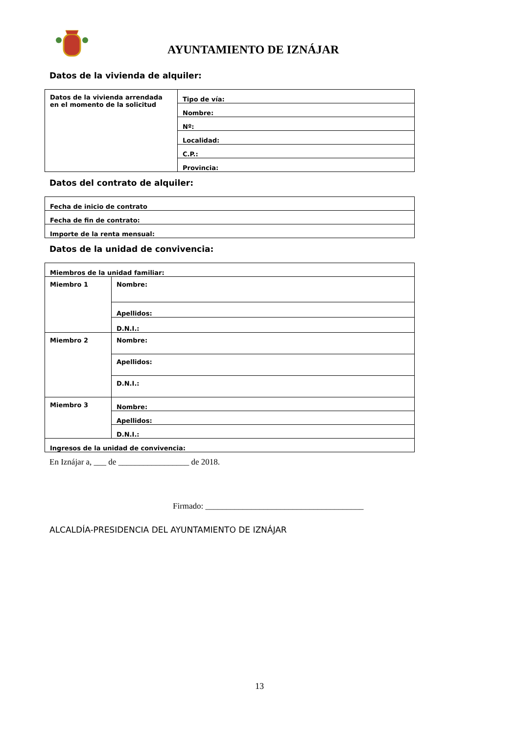AYUNTAMIENTO DE IZNÁJAR
Datos de la vivienda de alquiler:
| Datos de la vivienda arrendada en el momento de la solicitud | Tipo de vía: |
| | Nombre: |
| | Nº: |
| | Localidad: |
| | C.P.: |
| | Provincia: |
Datos del contrato de alquiler:
| Fecha de inicio de contrato |
| Fecha de fin de contrato: |
| Importe de la renta mensual: |
Datos de la unidad de convivencia:
| Miembros de la unidad familiar: | |
| Miembro 1 | Nombre: |
| | Apellidos: |
| | D.N.I.: |
| Miembro 2 | Nombre: |
| | Apellidos: |
| | D.N.I.: |
| Miembro 3 | Nombre: |
| | Apellidos: |
| | D.N.I.: |
| Ingresos de la unidad de convivencia: | |
En Iznájar a, ___ de _________________ de 2018.
Firmado: ______________________________________
ALCALDÍA-PRESIDENCIA DEL AYUNTAMIENTO DE IZNÁJAR
13